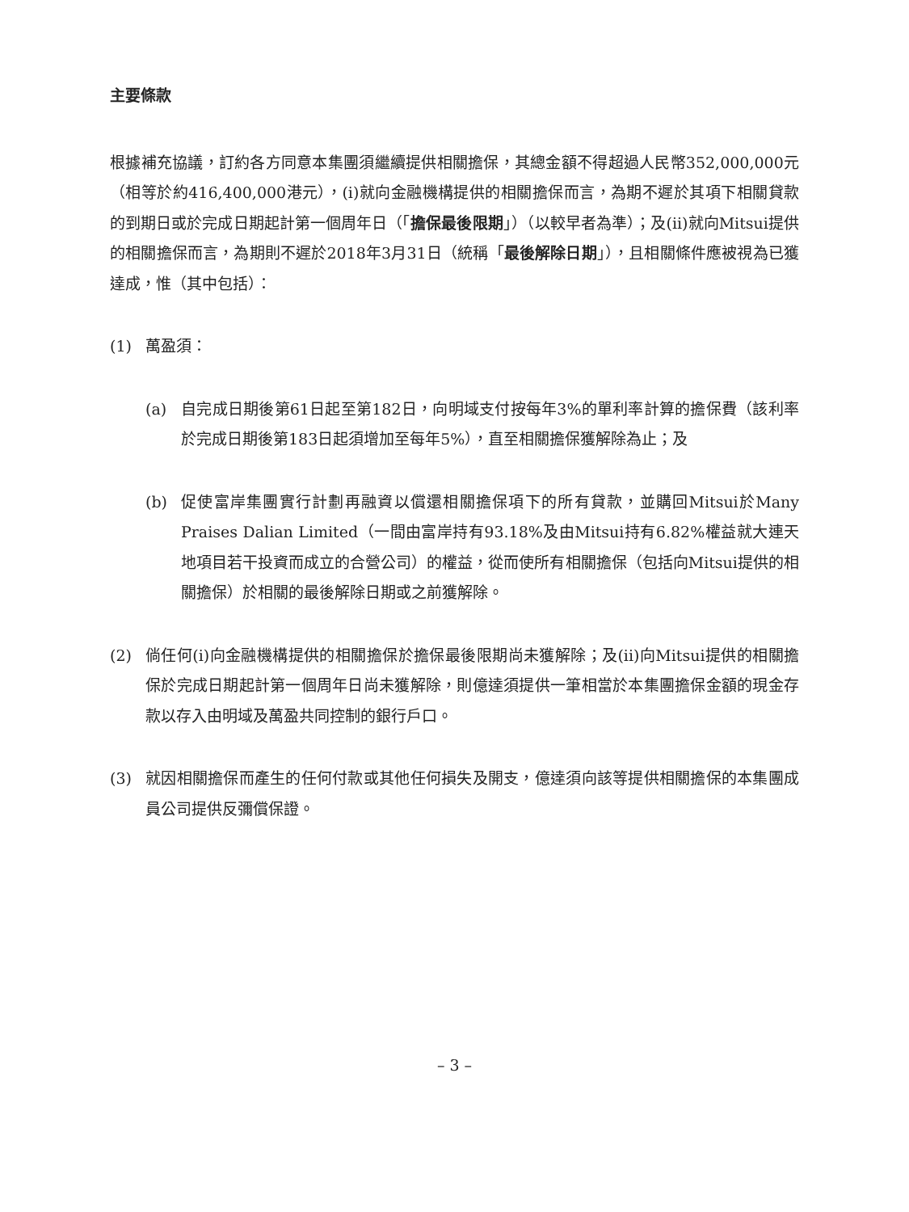主要條款
根據補充協議，訂約各方同意本集團須繼續提供相關擔保，其總金額不得超過人民幣352,000,000元（相等於約416,400,000港元），(i)就向金融機構提供的相關擔保而言，為期不遲於其項下相關貸款的到期日或於完成日期起計第一個周年日（「擔保最後限期」）（以較早者為準）；及(ii)就向Mitsui提供的相關擔保而言，為期則不遲於2018年3月31日（統稱「最後解除日期」），且相關條件應被視為已獲達成，惟（其中包括）：
(1) 萬盈須：
(a) 自完成日期後第61日起至第182日，向明域支付按每年3%的單利率計算的擔保費（該利率於完成日期後第183日起須增加至每年5%），直至相關擔保獲解除為止；及
(b) 促使富岸集團實行計劃再融資以償還相關擔保項下的所有貸款，並購回Mitsui於Many Praises Dalian Limited（一間由富岸持有93.18%及由Mitsui持有6.82%權益就大連天地項目若干投資而成立的合營公司）的權益，從而使所有相關擔保（包括向Mitsui提供的相關擔保）於相關的最後解除日期或之前獲解除。
(2) 倘任何(i)向金融機構提供的相關擔保於擔保最後限期尚未獲解除；及(ii)向Mitsui提供的相關擔保於完成日期起計第一個周年日尚未獲解除，則億達須提供一筆相當於本集團擔保金額的現金存款以存入由明域及萬盈共同控制的銀行戶口。
(3) 就因相關擔保而產生的任何付款或其他任何損失及開支，億達須向該等提供相關擔保的本集團成員公司提供反彌償保證。
– 3 –